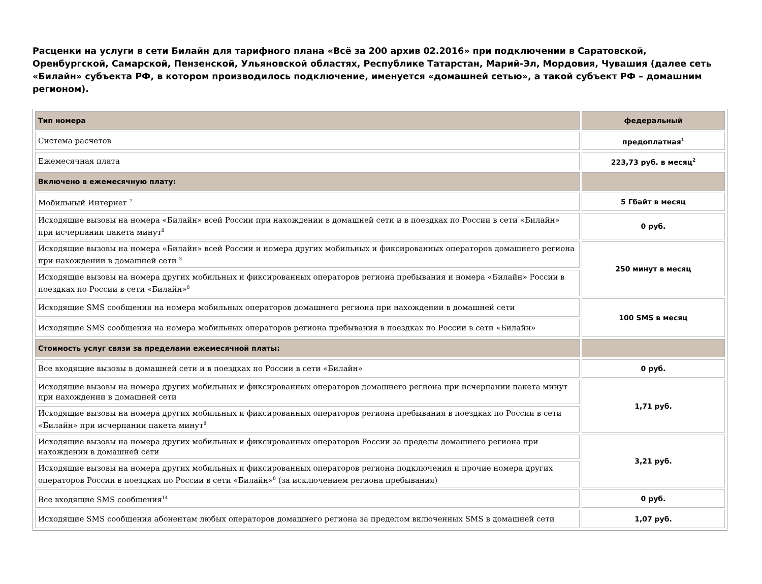Расценки на услуги в сети Билайн для тарифного плана «Всё за 200 архив 02.2016» при подключении в Саратовской, Оренбургской, Самарской, Пензенской, Ульяновской областях, Республике Татарстан, Марий-Эл, Мордовия, Чувашия (далее сеть «Билайн» субъекта РФ, в котором производилось подключение, именуется «домашней сетью», а такой субъект РФ – домашним регионом).
| Тип номера | федеральный |
| Система расчетов | предоплатная<sup>1</sup> |
| Ежемесячная плата | 223,73 руб. в месяц<sup>2</sup> |
| Включено в ежемесячную плату: | |
| Мобильный Интернет <sup>7</sup> | 5 Гбайт в месяц |
| Исходящие вызовы на номера «Билайн» всей России при нахождении в домашней сети и в поездках по России в сети «Билайн» при исчерпании пакета минут<sup>8</sup> | 0 руб. |
| Исходящие вызовы на номера «Билайн» всей России и номера других мобильных и фиксированных операторов домашнего региона при нахождении в домашней сети <sup>3</sup> | 250 минут в месяц |
| Исходящие вызовы на номера других мобильных и фиксированных операторов региона пребывания и номера «Билайн» России в поездках по России в сети «Билайн»<sup>8</sup> | |
| Исходящие SMS сообщения на номера мобильных операторов домашнего региона при нахождении в домашней сети | 100 SMS в месяц |
| Исходящие SMS сообщения на номера мобильных операторов региона пребывания в поездках по России в сети «Билайн» | |
| Стоимость услуг связи за пределами ежемесячной платы: | |
| Все входящие вызовы в домашней сети и в поездках по России в сети «Билайн» | 0 руб. |
| Исходящие вызовы на номера других мобильных и фиксированных операторов домашнего региона при исчерпании пакета минут при нахождении в домашней сети | 1,71 руб. |
| Исходящие вызовы на номера других мобильных и фиксированных операторов региона пребывания в поездках по России в сети «Билайн» при исчерпании пакета минут<sup>8</sup> | |
| Исходящие вызовы на номера других мобильных и фиксированных операторов России за пределы домашнего региона при нахождении в домашней сети | 3,21 руб. |
| Исходящие вызовы на номера других мобильных и фиксированных операторов региона подключения и прочие номера других операторов России в поездках по России в сети «Билайн»<sup>8</sup> (за исключением региона пребывания) | |
| Все входящие SMS сообщения<sup>14</sup> | 0 руб. |
| Исходящие SMS сообщения абонентам любых операторов домашнего региона за пределом включенных SMS в домашней сети | 1,07 руб. |